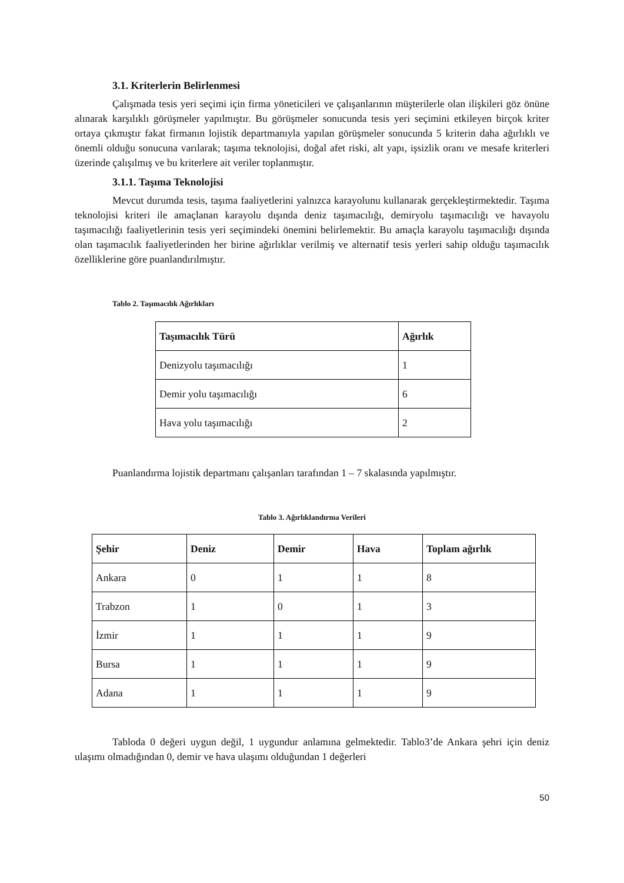3.1. Kriterlerin Belirlenmesi
Çalışmada tesis yeri seçimi için firma yöneticileri ve çalışanlarının müşterilerle olan ilişkileri göz önüne alınarak karşılıklı görüşmeler yapılmıştır. Bu görüşmeler sonucunda tesis yeri seçimini etkileyen birçok kriter ortaya çıkmıştır fakat firmanın lojistik departmanıyla yapılan görüşmeler sonucunda 5 kriterin daha ağırlıklı ve önemli olduğu sonucuna varılarak; taşıma teknolojisi, doğal afet riski, alt yapı, işsizlik oranı ve mesafe kriterleri üzerinde çalışılmış ve bu kriterlere ait veriler toplanmıştır.
3.1.1. Taşıma Teknolojisi
Mevcut durumda tesis, taşıma faaliyetlerini yalnızca karayolunu kullanarak gerçekleştirmektedir. Taşıma teknolojisi kriteri ile amaçlanan karayolu dışında deniz taşımacılığı, demiryolu taşımacılığı ve havayolu taşımacılığı faaliyetlerinin tesis yeri seçimindeki önemini belirlemektir. Bu amaçla karayolu taşımacılığı dışında olan taşımacılık faaliyetlerinden her birine ağırlıklar verilmiş ve alternatif tesis yerleri sahip olduğu taşımacılık özelliklerine göre puanlandırılmıştır.
Tablo 2. Taşımacılık Ağırlıkları
| Taşımacılık Türü | Ağırlık |
| --- | --- |
| Denizyolu taşımacılığı | 1 |
| Demir yolu taşımacılığı | 6 |
| Hava yolu taşımacılığı | 2 |
Puanlandırma lojistik departmanı çalışanları tarafından 1 – 7 skalasında yapılmıştır.
Tablo 3. Ağırlıklandırma Verileri
| Şehir | Deniz | Demir | Hava | Toplam ağırlık |
| --- | --- | --- | --- | --- |
| Ankara | 0 | 1 | 1 | 8 |
| Trabzon | 1 | 0 | 1 | 3 |
| İzmir | 1 | 1 | 1 | 9 |
| Bursa | 1 | 1 | 1 | 9 |
| Adana | 1 | 1 | 1 | 9 |
Tabloda 0 değeri uygun değil, 1 uygundur anlamına gelmektedir. Tablo3’de Ankara şehri için deniz ulaşımı olmadığından 0, demir ve hava ulaşımı olduğundan 1 değerleri
50